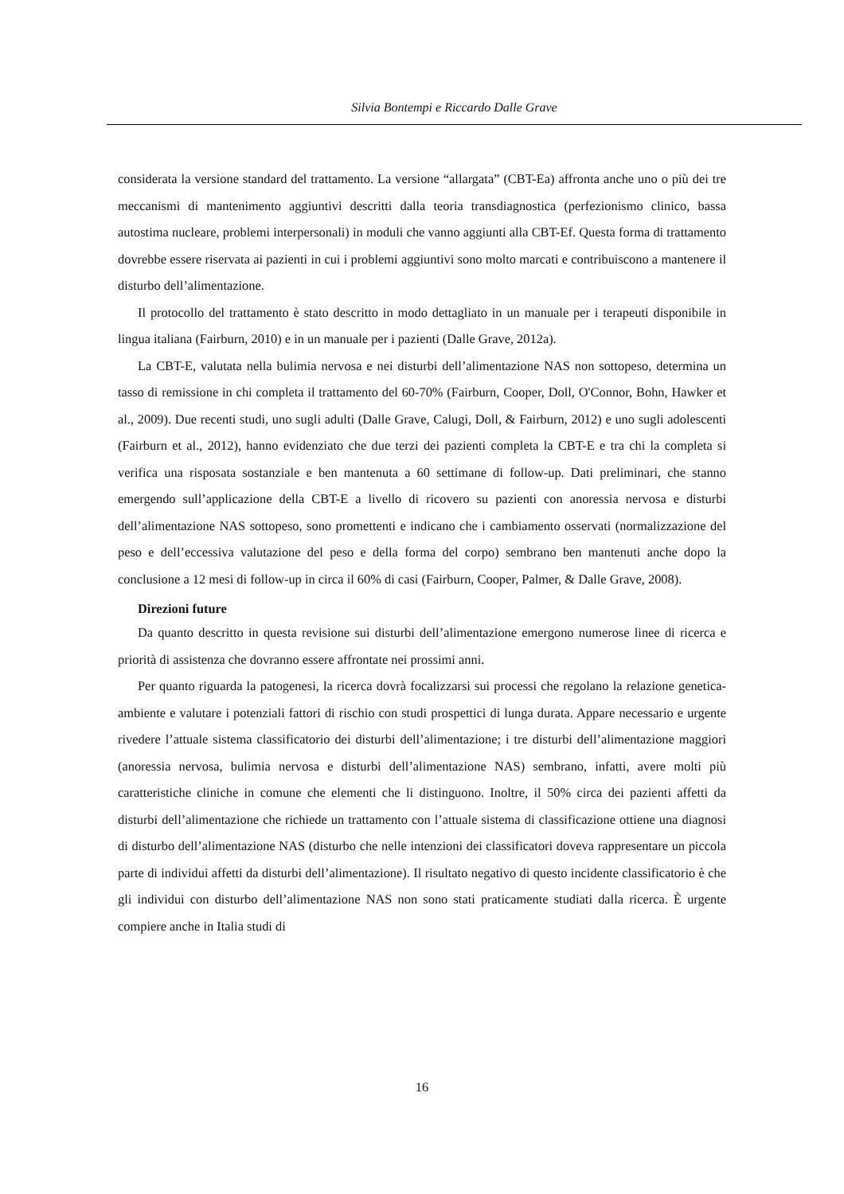Silvia Bontempi e Riccardo Dalle Grave
considerata la versione standard del trattamento. La versione “allargata” (CBT-Ea) affronta anche uno o più dei tre meccanismi di mantenimento aggiuntivi descritti dalla teoria transdiagnostica (perfezionismo clinico, bassa autostima nucleare, problemi interpersonali) in moduli che vanno aggiunti alla CBT-Ef. Questa forma di trattamento dovrebbe essere riservata ai pazienti in cui i problemi aggiuntivi sono molto marcati e contribuiscono a mantenere il disturbo dell’alimentazione.
Il protocollo del trattamento è stato descritto in modo dettagliato in un manuale per i terapeuti disponibile in lingua italiana (Fairburn, 2010) e in un manuale per i pazienti (Dalle Grave, 2012a).
La CBT-E, valutata nella bulimia nervosa e nei disturbi dell’alimentazione NAS non sottopeso, determina un tasso di remissione in chi completa il trattamento del 60-70% (Fairburn, Cooper, Doll, O'Connor, Bohn, Hawker et al., 2009). Due recenti studi, uno sugli adulti (Dalle Grave, Calugi, Doll, & Fairburn, 2012) e uno sugli adolescenti (Fairburn et al., 2012), hanno evidenziato che due terzi dei pazienti completa la CBT-E e tra chi la completa si verifica una risposata sostanziale e ben mantenuta a 60 settimane di follow-up. Dati preliminari, che stanno emergendo sull’applicazione della CBT-E a livello di ricovero su pazienti con anoressia nervosa e disturbi dell’alimentazione NAS sottopeso, sono promettenti e indicano che i cambiamento osservati (normalizzazione del peso e dell’eccessiva valutazione del peso e della forma del corpo) sembrano ben mantenuti anche dopo la conclusione a 12 mesi di follow-up in circa il 60% di casi (Fairburn, Cooper, Palmer, & Dalle Grave, 2008).
Direzioni future
Da quanto descritto in questa revisione sui disturbi dell’alimentazione emergono numerose linee di ricerca e priorità di assistenza che dovranno essere affrontate nei prossimi anni.
Per quanto riguarda la patogenesi, la ricerca dovrà focalizzarsi sui processi che regolano la relazione genetica-ambiente e valutare i potenziali fattori di rischio con studi prospettici di lunga durata. Appare necessario e urgente rivedere l’attuale sistema classificatorio dei disturbi dell’alimentazione; i tre disturbi dell’alimentazione maggiori (anoressia nervosa, bulimia nervosa e disturbi dell’alimentazione NAS) sembrano, infatti, avere molti più caratteristiche cliniche in comune che elementi che li distinguono. Inoltre, il 50% circa dei pazienti affetti da disturbi dell’alimentazione che richiede un trattamento con l’attuale sistema di classificazione ottiene una diagnosi di disturbo dell’alimentazione NAS (disturbo che nelle intenzioni dei classificatori doveva rappresentare un piccola parte di individui affetti da disturbi dell’alimentazione). Il risultato negativo di questo incidente classificatorio è che gli individui con disturbo dell’alimentazione NAS non sono stati praticamente studiati dalla ricerca. È urgente compiere anche in Italia studi di
16